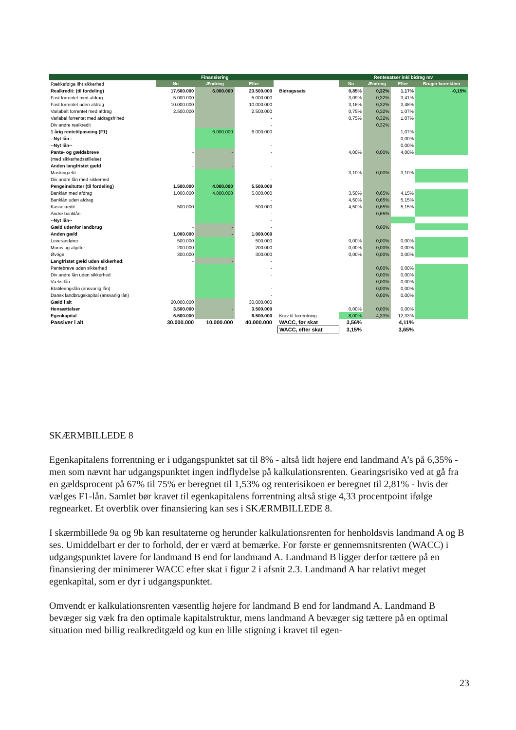| | Finansiering | | | | | Rentesatser inkl bidrag mv | | | |
| Rækkefølge ifht sikkerhed | Nu | Ændring | Efter | | | Nu | Ændring | Efter | Bruger korrektion |
| Realkredit: (til fordeling) | 17.500.000 | 6.000.000 | 23.500.000 | | Bidragssats | 0,85% | 0,32% | 1,17% | -0,15% |
| Fast forrentet med afdrag | 5.000.000 | | 5.000.000 | | | 3,09% | 0,32% | 3,41% | |
| Fast forrentet uden afdrag | 10.000.000 | | 10.000.000 | | | 3,16% | 0,32% | 3,48% | |
| Variabelt forrentet med afdrag | 2.500.000 | | 2.500.000 | | | 0,75% | 0,32% | 1,07% | |
| Variabel forrentet med afdragsfrihed | | | - | | | 0,75% | 0,32% | 1,07% | |
| Div andre realkredit | | | - | | | | 0,32% | | |
| 1 årig rentetilpasning (F1) | | 6.000.000 | 6.000.000 | | | | | 1,07% | |
| --Nyt lån-- | | | - | | | | | 0,00% | |
| --Nyt lån-- | | | - | | | | | 0,00% | |
| Pante- og gældsbreve | - | - | - | | | 4,00% | 0,00% | 4,00% | |
| (med sikkerhedsstillelse) | | | | | | | | | |
| Anden langfristet gæld | - | - | - | | | | | | |
| Maskingæld | | | - | | | 3,10% | 0,00% | 3,10% | |
| Div andre lån med sikkerhed | | | - | | | | | | |
| Pengeinsitutter (til fordeling) | 1.500.000 | 4.000.000 | 5.500.000 | | | | | | |
| Banklån med afdrag | 1.000.000 | 4.000.000 | 5.000.000 | | | 3,50% | 0,65% | 4,15% | |
| Banklån uden afdrag | | | - | | | 4,50% | 0,65% | 5,15% | |
| Kassekredit | 500.000 | | 500.000 | | | 4,50% | 0,65% | 5,15% | |
| Andre banklån | | | - | | | | 0,65% | | |
| --Nyt lån-- | | | - | | | | | | |
| Gæld udenfor landbrug | - | - | - | | | | 0,00% | | |
| Anden gæld | 1.000.000 | - | 1.000.000 | | | | | | |
| Leverandører | 500.000 | | 500.000 | | | 0,00% | 0,00% | 0,00% | |
| Moms og afgifter | 200.000 | | 200.000 | | | 0,00% | 0,00% | 0,00% | |
| Øvrige | 300.000 | | 300.000 | | | 0,00% | 0,00% | 0,00% | |
| Langfristet gæld uden sikkerhed: | - | - | - | | | | | | |
| Pantebreve uden sikkerhed | | | - | | | | 0,00% | 0,00% | |
| Div andre lån uden sikkerhed | | | - | | | | 0,00% | 0,00% | |
| Vækstlån | | | - | | | | 0,00% | 0,00% | |
| Etableringslån (ansvarlig lån) | | | - | | | | 0,00% | 0,00% | |
| Dansk landbrugskapital (ansvarlig lån) | | | - | | | | 0,00% | 0,00% | |
| Gæld i alt | 20.000.000 | | 30.000.000 | | | | | | |
| Hensættelser | 3.500.000 | - | 3.500.000 | | | 0,00% | 0,00% | 0,00% | |
| Egenkapital | 6.500.000 | - | 6.500.000 | | Krav til forrentning | 8,00% | 4,33% | 12,33% | |
| Passiver i alt | 30.000.000 | 10.000.000 | 40.000.000 | | WACC, før skat | 3,56% | | 4,11% | |
| | | | | | WACC, efter skat | 3,15% | | 3,65% | |
SKÆRMBILLEDE 8
Egenkapitalens forrentning er i udgangspunktet sat til 8% - altså lidt højere end landmand A’s på 6,35% - men som nævnt har udgangspunktet ingen indflydelse på kalkulationsrenten. Gearingsrisiko ved at gå fra en gældsprocent på 67% til 75% er beregnet til 1,53% og renterisikoen er beregnet til 2,81% - hvis der vælges F1-lån. Samlet bør kravet til egenkapitalens forrentning altså stige 4,33 procentpoint ifølge regnearket. Et overblik over finansiering kan ses i SKÆRMBILLEDE 8.
I skærmbillede 9a og 9b kan resultaterne og herunder kalkulationsrenten for henholdsvis landmand A og B ses. Umiddelbart er der to forhold, der er værd at bemærke. For første er gennemsnitsrenten (WACC) i udgangspunktet lavere for landmand B end for landmand A. Landmand B ligger derfor tættere på en finansiering der minimerer WACC efter skat i figur 2 i afsnit 2.3. Landmand A har relativt meget egenkapital, som er dyr i udgangspunktet.
Omvendt er kalkulationsrenten væsentlig højere for landmand B end for landmand A. Landmand B bevæger sig væk fra den optimale kapitalstruktur, mens landmand A bevæger sig tættere på en optimal situation med billig realkreditgæld og kun en lille stigning i kravet til egen-
23